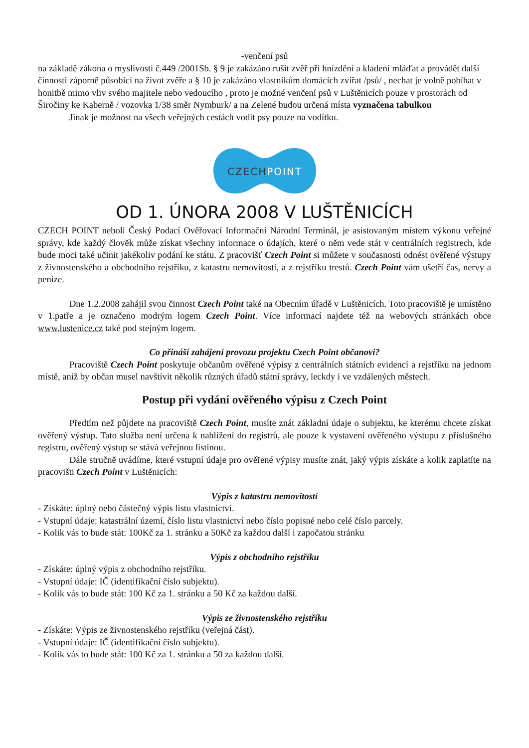-venčení psů
na základě zákona o myslivosti č.449 /2001Sb. § 9 je zakázáno rušit zvěř při hnízdění a kladení mláďat a provádět další činnosti záporně působící na život zvěře a § 10 je zakázáno vlastníkům domácích zvířat /psů/ , nechat je volně pobíhat v honitbě mimo vliv svého majitele nebo vedoucího , proto je možné venčení psů v Luštěnicích pouze v prostorách od Širočiny ke Kaberně / vozovka 1/38 směr Nymburk/ a na Zelené budou určená místa vyznačena tabulkou
Jinak je možnost na všech veřejných cestách vodit psy pouze na vodítku.
CZECHPOINT
OD 1. ÚNORA 2008 V LUŠTĚNICÍCH
CZECH POINT neboli Český Podací Ověřovací Informační Národní Terminál, je asistovaným místem výkonu veřejné správy, kde každý člověk může získat všechny informace o údajích, které o něm vede stát v centrálních registrech, kde bude moci také učinit jakékoliv podání ke státu. Z pracovišť Czech Point si můžete v současnosti odnést ověřené výstupy z živnostenského a obchodního rejstříku, z katastru nemovitostí, a z rejstříku trestů. Czech Point vám ušetří čas, nervy a peníze.
Dne 1.2.2008 zahájil svou činnost Czech Point také na Obecním úřadě v Luštěnicích. Toto pracoviště je umístěno v 1.patře a je označeno modrým logem Czech Point. Více informací najdete též na webových stránkách obce www.lustenice.cz také pod stejným logem.
Co přináší zahájení provozu projektu Czech Point občanovi?
Pracoviště Czech Point poskytuje občanům ověřené výpisy z centrálních státních evidencí a rejstříku na jednom místě, aniž by občan musel navštívit několik různých úřadů státní správy, leckdy i ve vzdálených městech.
Postup při vydání ověřeného výpisu z Czech Point
Předtím než půjdete na pracoviště Czech Point, musíte znát základní údaje o subjektu, ke kterému chcete získat ověřený výstup. Tato služba není určena k nahlížení do registrů, ale pouze k vystavení ověřeného výstupu z příslušného registru, ověřený výstup se stává veřejnou listinou.
Dále stručně uvádíme, které vstupní údaje pro ověřené výpisy musíte znát, jaký výpis získáte a kolik zaplatíte na pracovišti Czech Point v Luštěnicích:
Výpis z katastru nemovitostí
- Získáte: úplný nebo částečný výpis listu vlastnictví.
- Vstupní údaje: katastrální území, číslo listu vlastnictví nebo číslo popisné nebo celé číslo parcely.
- Kolik vás to bude stát: 100Kč za 1. stránku a 50Kč za každou další i započatou stránku
Výpis z obchodního rejstříku
- Získáte: úplný výpis z obchodního rejstříku.
- Vstupní údaje: IČ (identifikační číslo subjektu).
- Kolik vás to bude stát: 100 Kč za 1. stránku a 50 Kč za každou další.
Výpis ze živnostenského rejstříku
- Získáte: Výpis ze živnostenského rejstříku (veřejná část).
- Vstupní údaje: IČ (identifikační číslo subjektu).
- Kolik vás to bude stát: 100 Kč za 1. stránku a 50 za každou další.